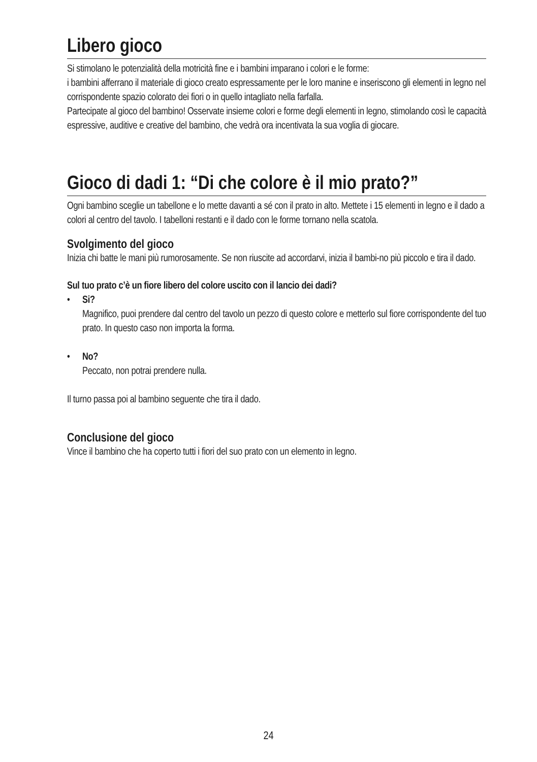Libero gioco
Si stimolano le potenzialità della motricità fine e i bambini imparano i colori e le forme:
i bambini afferrano il materiale di gioco creato espressamente per le loro manine e inseriscono gli elementi in legno nel corrispondente spazio colorato dei fiori o in quello intagliato nella farfalla.
Partecipate al gioco del bambino! Osservate insieme colori e forme degli elementi in legno, stimolando così le capacità espressive, auditive e creative del bambino, che vedrà ora incentivata la sua voglia di giocare.
Gioco di dadi 1: “Di che colore è il mio prato?”
Ogni bambino sceglie un tabellone e lo mette davanti a sé con il prato in alto. Mettete i 15 elementi in legno e il dado a colori al centro del tavolo. I tabelloni restanti e il dado con le forme tornano nella scatola.
Svolgimento del gioco
Inizia chi batte le mani più rumorosamente. Se non riuscite ad accordarvi, inizia il bambi-no più piccolo e tira il dado.
Sul tuo prato c’è un fiore libero del colore uscito con il lancio dei dadi?
• Si?
Magnifico, puoi prendere dal centro del tavolo un pezzo di questo colore e metterlo sul fiore corrispondente del tuo prato. In questo caso non importa la forma.
• No?
Peccato, non potrai prendere nulla.
Il turno passa poi al bambino seguente che tira il dado.
Conclusione del gioco
Vince il bambino che ha coperto tutti i fiori del suo prato con un elemento in legno.
24